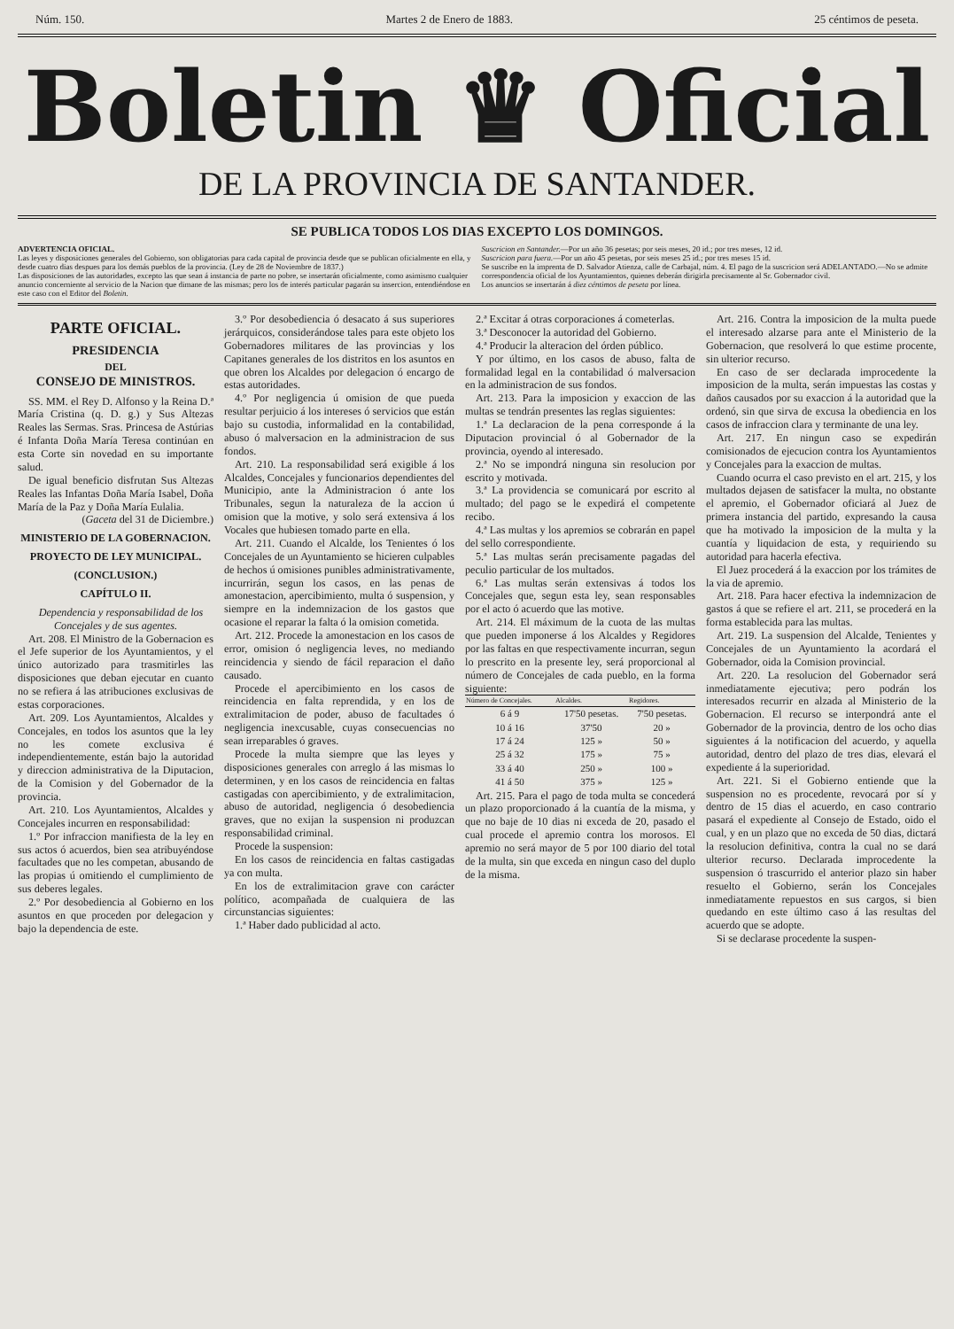Núm. 150. Martes 2 de Enero de 1883. 25 céntimos de peseta.
Boletin ♛ Oficial
DE LA PROVINCIA DE SANTANDER.
SE PUBLICA TODOS LOS DIAS EXCEPTO LOS DOMINGOS.
ADVERTENCIA OFICIAL.
Las leyes y disposiciones generales del Gobierno, son obligatorias para cada capital de provincia desde que se publican oficialmente en ella, y desde cuatro dias despues para los demás pueblos de la provincia. (Ley de 28 de Noviembre de 1837.)
Las disposiciones de las autoridades, excepto las que sean á instancia de parte no pobre, se insertarán oficialmente, como asimismo cualquier anuncio concerniente al servicio de la Nacion que dimane de las mismas; pero los de interés particular pagarán su insercion, entendiéndose en este caso con el Editor del Boletin.
Suscricion en Santander.—Por un año 36 pesetas; por seis meses, 20 id.; por tres meses, 12 id.
Suscricion para fuera.—Por un año 45 pesetas, por seis meses 25 id.; por tres meses 15 id.
Se suscribe en la imprenta de D. Salvador Atienza, calle de Carbajal, núm. 4. El pago de la suscricion será ADELANTADO.—No se admite correspondencia oficial de los Ayuntamientos, quienes deberán dirigirla precisamente al Sr. Gobernador civil.
Los anuncios se insertarán á diez céntimos de peseta por línea.
PARTE OFICIAL.
PRESIDENCIA
DEL
CONSEJO DE MINISTROS.
SS. MM. el Rey D. Alfonso y la Reina D.ª María Cristina (q. D. g.) y Sus Altezas Reales las Sermas. Sras. Princesa de Astúrias é Infanta Doña María Teresa continúan en esta Corte sin novedad en su importante salud.
De igual beneficio disfrutan Sus Altezas Reales las Infantas Doña María Isabel, Doña María de la Paz y Doña María Eulalia.
(Gaceta del 31 de Diciembre.)
MINISTERIO DE LA GOBERNACION.
PROYECTO DE LEY MUNICIPAL.
(CONCLUSION.)
CAPÍTULO II.
Dependencia y responsabilidad de los Concejales y de sus agentes.
Art. 208. El Ministro de la Gobernacion es el Jefe superior de los Ayuntamientos, y el único autorizado para trasmitirles las disposiciones que deban ejecutar en cuanto no se refiera á las atribuciones exclusivas de estas corporaciones.
Art. 209. Los Ayuntamientos, Alcaldes y Concejales, en todos los asuntos que la ley no les comete exclusiva é independientemente, están bajo la autoridad y direccion administrativa de la Diputacion, de la Comision y del Gobernador de la provincia.
Art. 210. Los Ayuntamientos, Alcaldes y Concejales incurren en responsabilidad:
1.º Por infraccion manifiesta de la ley en sus actos ó acuerdos, bien sea atribuyéndose facultades que no les competan, abusando de las propias ú omitiendo el cumplimiento de sus deberes legales.
2.º Por desobediencia al Gobierno en los asuntos en que proceden por delegacion y bajo la dependencia de este.
3.º Por desobediencia ó desacato á sus superiores jerárquicos, considerándose tales para este objeto los Gobernadores militares de las provincias y los Capitanes generales de los distritos en los asuntos en que obren los Alcaldes por delegacion ó encargo de estas autoridades.
4.º Por negligencia ú omision de que pueda resultar perjuicio á los intereses ó servicios que están bajo su custodia, informalidad en la contabilidad, abuso ó malversacion en la administracion de sus fondos.
Art. 210. La responsabilidad será exigible á los Alcaldes, Concejales y funcionarios dependientes del Municipio, ante la Administracion ó ante los Tribunales, segun la naturaleza de la accion ú omision que la motive, y solo será extensiva á los Vocales que hubiesen tomado parte en ella.
Art. 211. Cuando el Alcalde, los Tenientes ó los Concejales de un Ayuntamiento se hicieren culpables de hechos ú omisiones punibles administrativamente, incurrirán, segun los casos, en las penas de amonestacion, apercibimiento, multa ó suspension, y siempre en la indemnizacion de los gastos que ocasione el reparar la falta ó la omision cometida.
Art. 212. Procede la amonestacion en los casos de error, omision ó negligencia leves, no mediando reincidencia y siendo de fácil reparacion el daño causado.
Procede el apercibimiento en los casos de reincidencia en falta reprendida, y en los de extralimitacion de poder, abuso de facultades ó negligencia inexcusable, cuyas consecuencias no sean irreparables ó graves.
Procede la multa siempre que las leyes y disposiciones generales con arreglo á las mismas lo determinen, y en los casos de reincidencia en faltas castigadas con apercibimiento, y de extralimitacion, abuso de autoridad, negligencia ó desobediencia graves, que no exijan la suspension ni produzcan responsabilidad criminal.
Procede la suspension:
En los casos de reincidencia en faltas castigadas ya con multa.
En los de extralimitacion grave con carácter político, acompañada de cualquiera de las circunstancias siguientes:
1.ª Haber dado publicidad al acto.
2.ª Excitar á otras corporaciones á cometerlas.
3.ª Desconocer la autoridad del Gobierno.
4.ª Producir la alteracion del órden público.
Y por último, en los casos de abuso, falta de formalidad legal en la contabilidad ó malversacion en la administracion de sus fondos.
Art. 213. Para la imposicion y exaccion de las multas se tendrán presentes las reglas siguientes:
1.ª La declaracion de la pena corresponde á la Diputacion provincial ó al Gobernador de la provincia, oyendo al interesado.
2.ª No se impondrá ninguna sin resolucion por escrito y motivada.
3.ª La providencia se comunicará por escrito al multado; del pago se le expedirá el competente recibo.
4.ª Las multas y los apremios se cobrarán en papel del sello correspondiente.
5.ª Las multas serán precisamente pagadas del peculio particular de los multados.
6.ª Las multas serán extensivas á todos los Concejales que, segun esta ley, sean responsables por el acto ó acuerdo que las motive.
Art. 214. El máximum de la cuota de las multas que pueden imponerse á los Alcaldes y Regidores por las faltas en que respectivamente incurran, segun lo prescrito en la presente ley, será proporcional al número de Concejales de cada pueblo, en la forma siguiente:
| Número de Concejales. | Alcaldes. | Regidores. |
| --- | --- | --- |
| 6 á 9 | 17'50 pesetas. | 7'50 pesetas. |
| 10 á 16 | 37'50 | 20 » |
| 17 á 24 | 125 » | 50 » |
| 25 á 32 | 175 » | 75 » |
| 33 á 40 | 250 » | 100 » |
| 41 á 50 | 375 » | 125 » |
Art. 215. Para el pago de toda multa se concederá un plazo proporcionado á la cuantía de la misma, y que no baje de 10 dias ni exceda de 20, pasado el cual procede el apremio contra los morosos. El apremio no será mayor de 5 por 100 diario del total de la multa, sin que exceda en ningun caso del duplo de la misma.
Art. 216. Contra la imposicion de la multa puede el interesado alzarse para ante el Ministerio de la Gobernacion, que resolverá lo que estime procente, sin ulterior recurso.
En caso de ser declarada improcedente la imposicion de la multa, serán impuestas las costas y daños causados por su exaccion á la autoridad que la ordenó, sin que sirva de excusa la obediencia en los casos de infraccion clara y terminante de una ley.
Art. 217. En ningun caso se expedirán comisionados de ejecucion contra los Ayuntamientos y Concejales para la exaccion de multas.
Cuando ocurra el caso previsto en el art. 215, y los multados dejasen de satisfacer la multa, no obstante el apremio, el Gobernador oficiará al Juez de primera instancia del partido, expresando la causa que ha motivado la imposicion de la multa y la cuantía y liquidacion de esta, y requiriendo su autoridad para hacerla efectiva.
El Juez procederá á la exaccion por los trámites de la via de apremio.
Art. 218. Para hacer efectiva la indemnizacion de gastos á que se refiere el art. 211, se procederá en la forma establecida para las multas.
Art. 219. La suspension del Alcalde, Tenientes y Concejales de un Ayuntamiento la acordará el Gobernador, oida la Comision provincial.
Art. 220. La resolucion del Gobernador será inmediatamente ejecutiva; pero podrán los interesados recurrir en alzada al Ministerio de la Gobernacion. El recurso se interpondrá ante el Gobernador de la provincia, dentro de los ocho dias siguientes á la notificacion del acuerdo, y aquella autoridad, dentro del plazo de tres dias, elevará el expediente á la superioridad.
Art. 221. Si el Gobierno entiende que la suspension no es procedente, revocará por sí y dentro de 15 dias el acuerdo, en caso contrario pasará el expediente al Consejo de Estado, oido el cual, y en un plazo que no exceda de 50 dias, dictará la resolucion definitiva, contra la cual no se dará ulterior recurso. Declarada improcedente la suspension ó trascurrido el anterior plazo sin haber resuelto el Gobierno, serán los Concejales inmediatamente repuestos en sus cargos, si bien quedando en este último caso á las resultas del acuerdo que se adopte.
Si se declarase procedente la suspen-